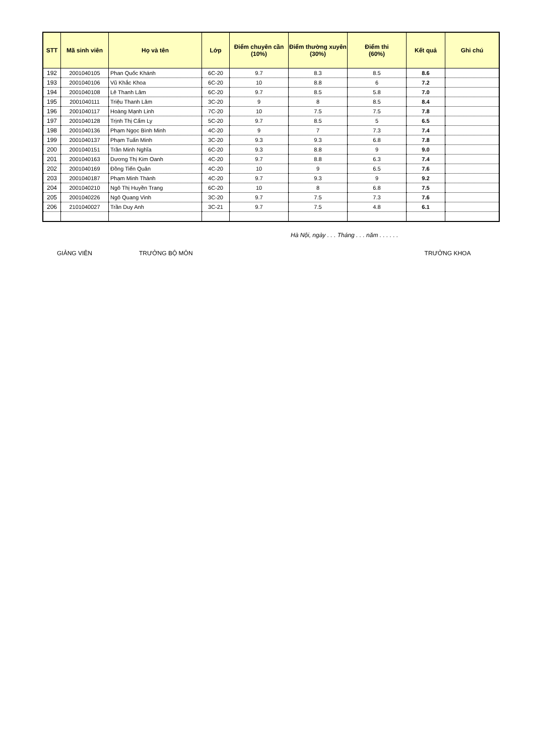| STT | Mã sinh viên | Họ và tên | Lớp | Điểm chuyên cần (10%) | Điểm thường xuyên (30%) | Điểm thi (60%) | Kết quả | Ghi chú |
| --- | --- | --- | --- | --- | --- | --- | --- | --- |
| 192 | 2001040105 | Phan Quốc Khánh | 6C-20 | 9.7 | 8.3 | 8.5 | 8.6 | |
| 193 | 2001040106 | Vũ Khắc Khoa | 6C-20 | 10 | 8.8 | 6 | 7.2 | |
| 194 | 2001040108 | Lê Thanh Lâm | 6C-20 | 9.7 | 8.5 | 5.8 | 7.0 | |
| 195 | 2001040111 | Triệu Thanh Lâm | 3C-20 | 9 | 8 | 8.5 | 8.4 | |
| 196 | 2001040117 | Hoàng Mạnh Linh | 7C-20 | 10 | 7.5 | 7.5 | 7.8 | |
| 197 | 2001040128 | Trịnh Thị Cẩm Ly | 5C-20 | 9.7 | 8.5 | 5 | 6.5 | |
| 198 | 2001040136 | Phạm Ngọc Bình Minh | 4C-20 | 9 | 7 | 7.3 | 7.4 | |
| 199 | 2001040137 | Phạm Tuấn Minh | 3C-20 | 9.3 | 9.3 | 6.8 | 7.8 | |
| 200 | 2001040151 | Trần Minh Nghĩa | 6C-20 | 9.3 | 8.8 | 9 | 9.0 | |
| 201 | 2001040163 | Dương Thị Kim Oanh | 4C-20 | 9.7 | 8.8 | 6.3 | 7.4 | |
| 202 | 2001040169 | Đồng Tiến Quân | 4C-20 | 10 | 9 | 6.5 | 7.6 | |
| 203 | 2001040187 | Phạm Minh Thành | 4C-20 | 9.7 | 9.3 | 9 | 9.2 | |
| 204 | 2001040210 | Ngô Thị Huyền Trang | 6C-20 | 10 | 8 | 6.8 | 7.5 | |
| 205 | 2001040226 | Ngô Quang Vinh | 3C-20 | 9.7 | 7.5 | 7.3 | 7.6 | |
| 206 | 2101040027 | Trần Duy Anh | 3C-21 | 9.7 | 7.5 | 4.8 | 6.1 | |
Hà Nội, ngày . . . Tháng . . . năm . . . . . .
GIẢNG VIÊN TRƯỞNG BỘ MÔN TRƯỞNG KHOA